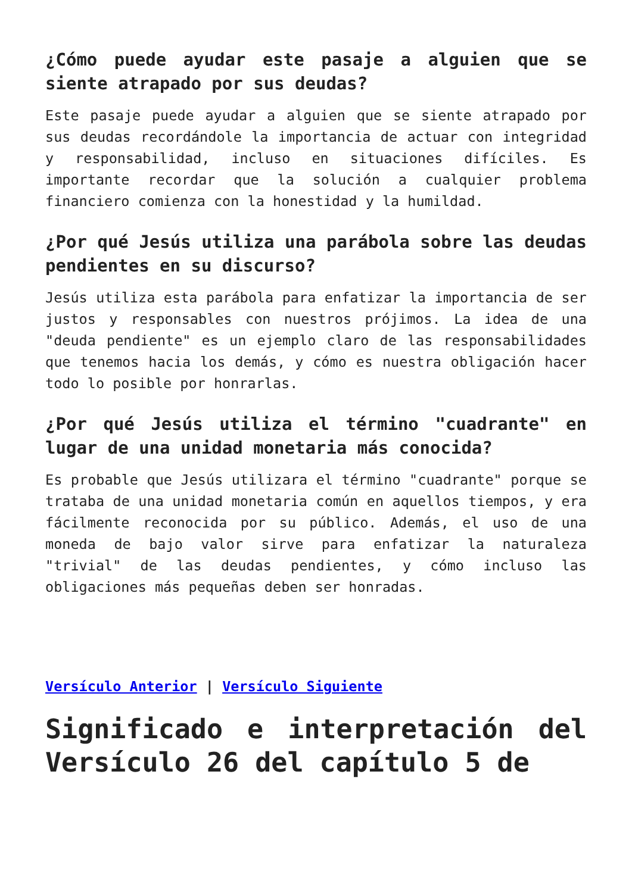¿Cómo puede ayudar este pasaje a alguien que se siente atrapado por sus deudas?
Este pasaje puede ayudar a alguien que se siente atrapado por sus deudas recordándole la importancia de actuar con integridad y responsabilidad, incluso en situaciones difíciles. Es importante recordar que la solución a cualquier problema financiero comienza con la honestidad y la humildad.
¿Por qué Jesús utiliza una parábola sobre las deudas pendientes en su discurso?
Jesús utiliza esta parábola para enfatizar la importancia de ser justos y responsables con nuestros prójimos. La idea de una "deuda pendiente" es un ejemplo claro de las responsabilidades que tenemos hacia los demás, y cómo es nuestra obligación hacer todo lo posible por honrarlas.
¿Por qué Jesús utiliza el término "cuadrante" en lugar de una unidad monetaria más conocida?
Es probable que Jesús utilizara el término "cuadrante" porque se trataba de una unidad monetaria común en aquellos tiempos, y era fácilmente reconocida por su público. Además, el uso de una moneda de bajo valor sirve para enfatizar la naturaleza "trivial" de las deudas pendientes, y cómo incluso las obligaciones más pequeñas deben ser honradas.
Versículo Anterior | Versículo Siguiente
Significado e interpretación del Versículo 26 del capítulo 5 de